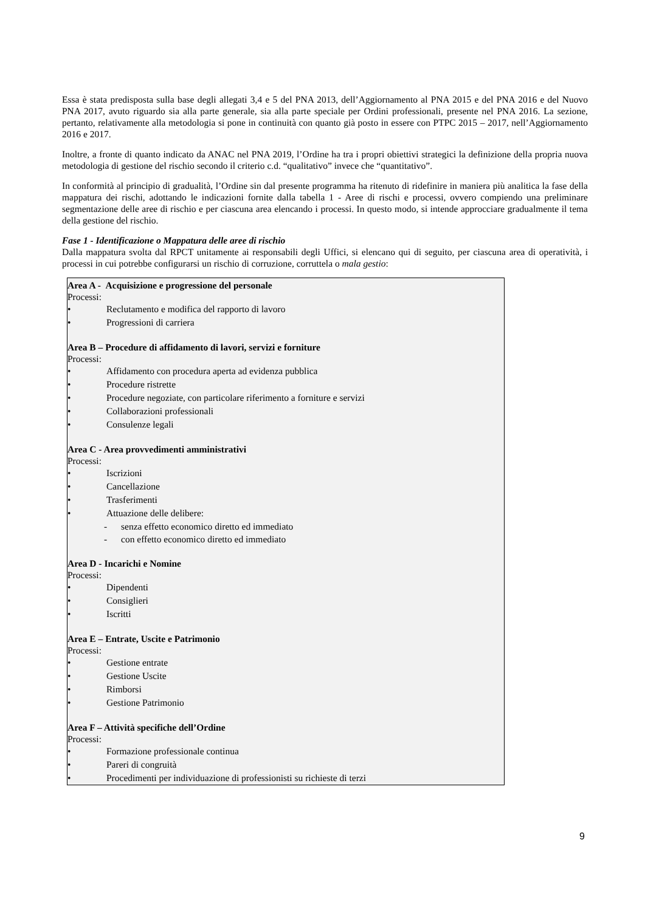Essa è stata predisposta sulla base degli allegati 3,4 e 5 del PNA 2013, dell’Aggiornamento al PNA 2015 e del PNA 2016 e del Nuovo PNA 2017, avuto riguardo sia alla parte generale, sia alla parte speciale per Ordini professionali, presente nel PNA 2016. La sezione, pertanto, relativamente alla metodologia si pone in continuità con quanto già posto in essere con PTPC 2015 – 2017, nell’Aggiornamento 2016 e 2017.
Inoltre, a fronte di quanto indicato da ANAC nel PNA 2019, l’Ordine ha tra i propri obiettivi strategici la definizione della propria nuova metodologia di gestione del rischio secondo il criterio c.d. “qualitativo” invece che “quantitativo”.
In conformità al principio di gradualità, l’Ordine sin dal presente programma ha ritenuto di ridefinire in maniera più analitica la fase della mappatura dei rischi, adottando le indicazioni fornite dalla tabella 1 - Aree di rischi e processi, ovvero compiendo una preliminare segmentazione delle aree di rischio e per ciascuna area elencando i processi. In questo modo, si intende approcciare gradualmente il tema della gestione del rischio.
Fase 1 - Identificazione o Mappatura delle aree di rischio
Dalla mappatura svolta dal RPCT unitamente ai responsabili degli Uffici, si elencano qui di seguito, per ciascuna area di operatività, i processi in cui potrebbe configurarsi un rischio di corruzione, corruttela o mala gestio:
Area A - Acquisizione e progressione del personale
Processi:
• Reclutamento e modifica del rapporto di lavoro
• Progressioni di carriera
Area B – Procedure di affidamento di lavori, servizi e forniture
Processi:
• Affidamento con procedura aperta ad evidenza pubblica
• Procedure ristrette
• Procedure negoziate, con particolare riferimento a forniture e servizi
• Collaborazioni professionali
• Consulenze legali
Area C - Area provvedimenti amministrativi
Processi:
• Iscrizioni
• Cancellazione
• Trasferimenti
• Attuazione delle delibere:
- senza effetto economico diretto ed immediato
- con effetto economico diretto ed immediato
Area D - Incarichi e Nomine
Processi:
• Dipendenti
• Consiglieri
• Iscritti
Area E – Entrate, Uscite e Patrimonio
Processi:
• Gestione entrate
• Gestione Uscite
• Rimborsi
• Gestione Patrimonio
Area F – Attività specifiche dell’Ordine
Processi:
• Formazione professionale continua
• Pareri di congruità
• Procedimenti per individuazione di professionisti su richieste di terzi
9